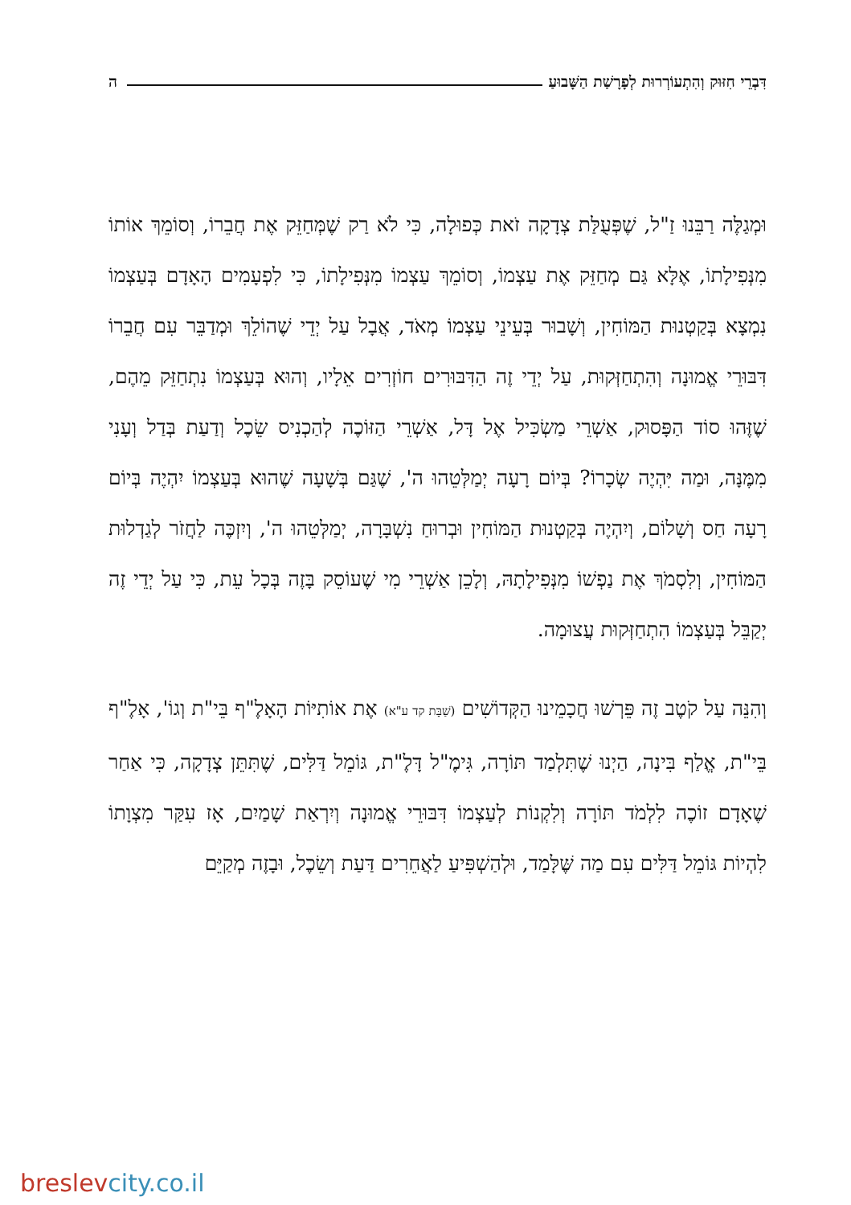דִּבְרֵי חִזּוּק וְהִתְעוֹרְרוּת לְפָרָשַׁת הַשָּׁבוּעַ ה
וּמְגַלֶּה רַבֵּנוּ זַ"ל, שֶׁפְּעֻלַּת צְדָקָה זֹאת כְּפוּלָה, כִּי לֹא רַק שֶׁמְּחַזֵּק אֶת חֲבֵרוֹ, וְסוֹמֵךְ אוֹתוֹ מִנְּפִילָתוֹ, אֶלָּא גַּם מְחַזֵּק אֶת עַצְמוֹ, וְסוֹמֵךְ עַצְמוֹ מִנְּפִילָתוֹ, כִּי לִפְעָמִים הָאָדָם בְּעַצְמוֹ נִמְצָא בְּקַטְנוּת הַמּוֹחִין, וְשָׁבוּר בְּעֵינֵי עַצְמוֹ מְאֹד, אֲבָל עַל יְדֵי שֶׁהוֹלֵךְ וּמְדַבֵּר עִם חֲבֵרוֹ דִּבּוּרֵי אֱמוּנָה וְהִתְחַזְּקוּת, עַל יְדֵי זֶה הַדִּבּוּרִים חוֹזְרִים אֵלָיו, וְהוּא בְּעַצְמוֹ נִתְחַזֵּק מֵהֶם, שֶׁזֶּהוּ סוֹד הַפָּסוּק, אַשְׁרֵי מַשְׂכִּיל אֶל דָּל, אַשְׁרֵי הַזּוֹכֶה לְהַכְנִיס שֵׂכֶל וְדַעַת בְּדַל וְעָנִי מִמֶּנָּה, וּמַה יִּהְיֶה שְׂכָרוֹ? בְּיוֹם רָעָה יְמַלְּטֵהוּ ה', שֶׁגַּם בְּשָׁעָה שֶׁהוּא בְּעַצְמוֹ יִהְיֶה בְּיוֹם רָעָה חַס וְשָׁלוֹם, וְיִהְיֶה בְּקַטְנוּת הַמּוֹחִין וּבְרוּחַ נִשְׁבָּרָה, יְמַלְּטֵהוּ ה', וְיִזְכֶּה לַחֲזֹר לְגַדְלוּת הַמּוֹחִין, וְלִסְמֹךְ אֶת נַפְשׁוֹ מִנְּפִילָתָהּ, וְלָכֵן אַשְׁרֵי מִי שֶׁעוֹסֵק בָּזֶה בְּכָל עֵת, כִּי עַל יְדֵי זֶה יְקַבֵּל בְּעַצְמוֹ הִתְחַזְּקוּת עֲצוּמָה.
וְהִנֵּה עַל קֹטֶב זֶה פֵּרְשׁוּ חֲכָמֵינוּ הַקְּדוֹשִׁים (שַׁבָּת קד ע"א) אֶת אוֹתִיּוֹת הָאָלֶ"ף בֵּי"ת וְגוֹ', אָלֶ"ף בֵּי"ת, אֱלַף בִּינָה, הַיְנוּ שֶׁתִּלְמַד תּוֹרָה, גִּימֶ"ל דָּלֶ"ת, גּוֹמֵל דַּלִּים, שֶׁתִּתֵּן צְדָקָה, כִּי אַחַר שֶׁאָדָם זוֹכֶה לִלְמֹד תּוֹרָה וְלִקְנוֹת לְעַצְמוֹ דִּבּוּרֵי אֱמוּנָה וְיִרְאַת שָׁמַיִם, אָז עִקַּר מִצְוָתוֹ לִהְיוֹת גּוֹמֵל דַּלִּים עִם מַה שֶּׁלָּמַד, וּלְהַשְׁפִּיעַ לַאֲחֵרִים דַּעַת וְשֵׂכֶל, וּבָזֶה מְקַיֵּם
breslevcity.co.il